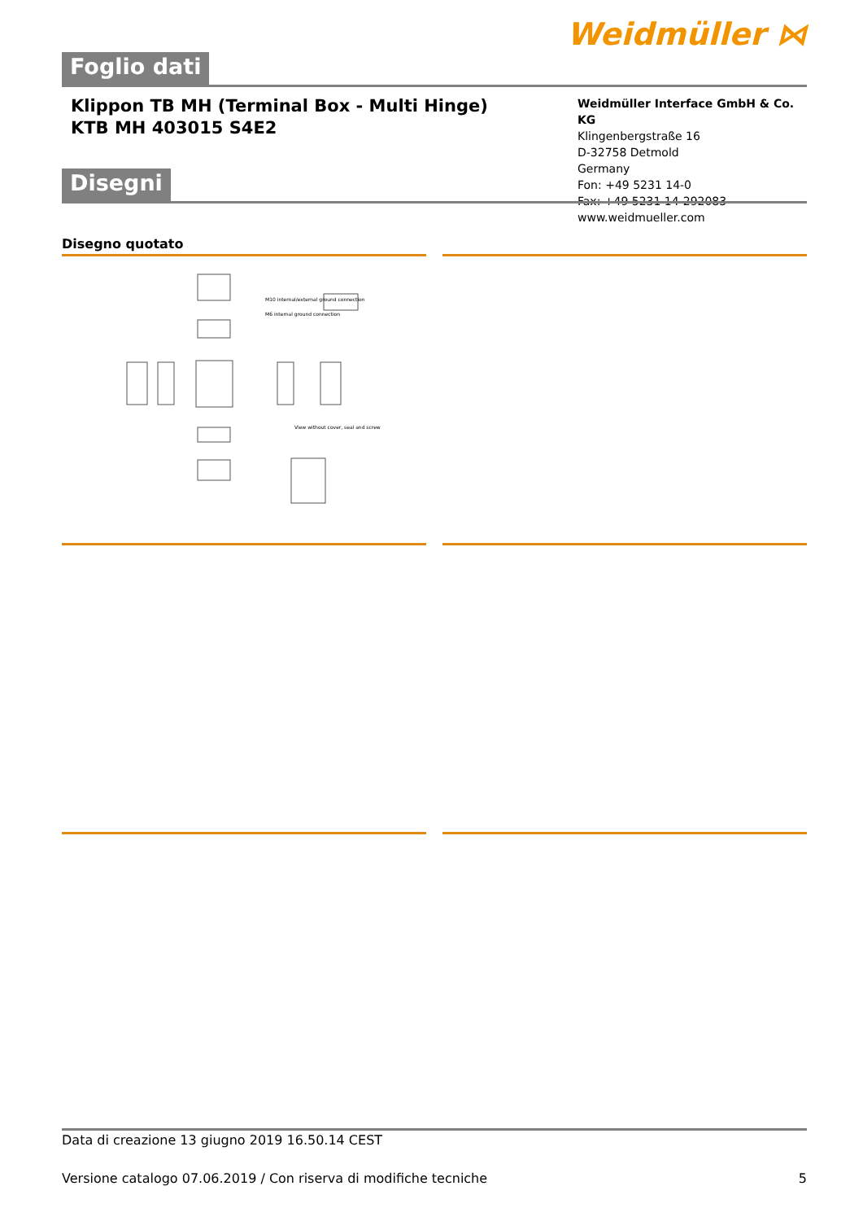Weidmüller ⋈
Foglio dati
Klippon TB MH (Terminal Box - Multi Hinge)
KTB MH 403015 S4E2
Weidmüller Interface GmbH & Co. KG
Klingenbergstraße 16
D-32758 Detmold
Germany
Fon: +49 5231 14-0
Fax: +49 5231 14-292083
www.weidmueller.com
Disegni
Disegno quotato
M10 internal/external ground connection
M6 internal ground connection
View without cover, seal and screw
Data di creazione 13 giugno 2019 16.50.14 CEST
Versione catalogo 07.06.2019 / Con riserva di modifiche tecniche 5